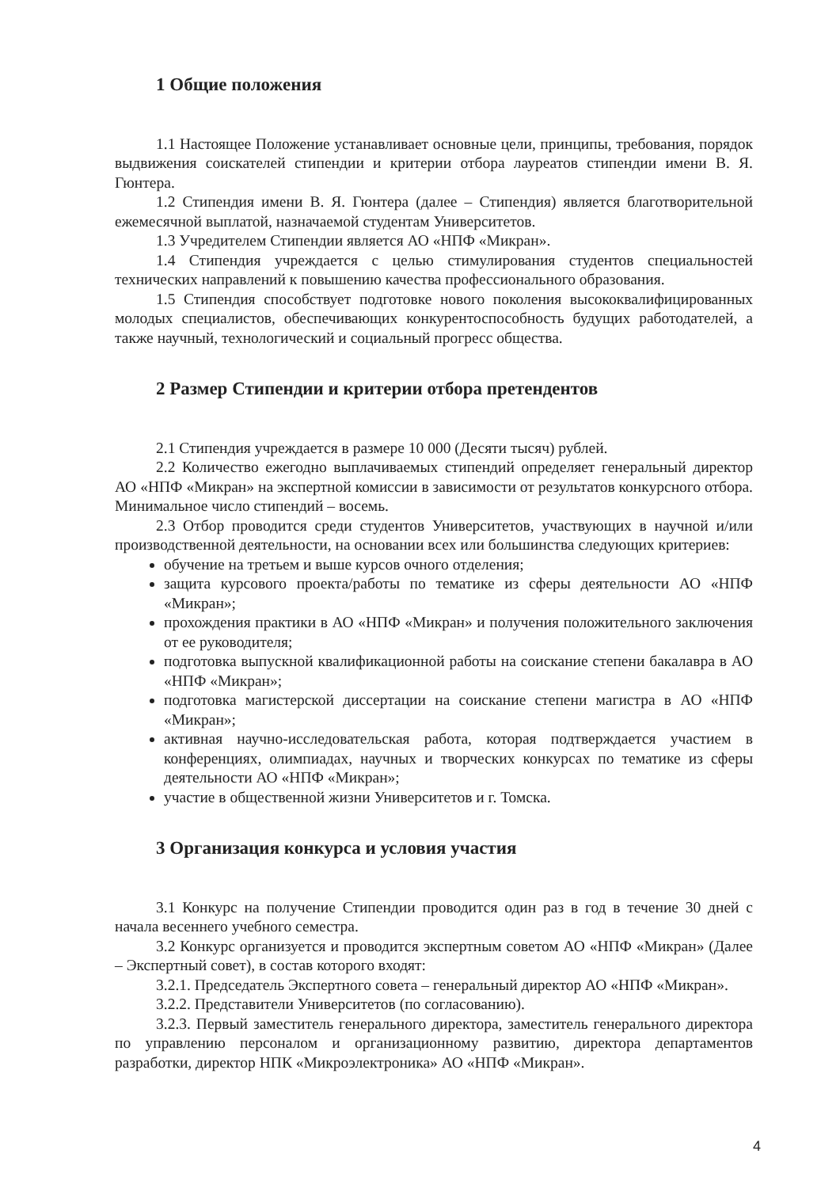1 Общие положения
1.1 Настоящее Положение устанавливает основные цели, принципы, требования, порядок выдвижения соискателей стипендии и критерии отбора лауреатов стипендии имени В. Я. Гюнтера.
1.2 Стипендия имени В. Я. Гюнтера (далее – Стипендия) является благотворительной ежемесячной выплатой, назначаемой студентам Университетов.
1.3 Учредителем Стипендии является АО «НПФ «Микран».
1.4 Стипендия учреждается с целью стимулирования студентов специальностей технических направлений к повышению качества профессионального образования.
1.5 Стипендия способствует подготовке нового поколения высококвалифицированных молодых специалистов, обеспечивающих конкурентоспособность будущих работодателей, а также научный, технологический и социальный прогресс общества.
2 Размер Стипендии и критерии отбора претендентов
2.1 Стипендия учреждается в размере 10 000 (Десяти тысяч) рублей.
2.2 Количество ежегодно выплачиваемых стипендий определяет генеральный директор АО «НПФ «Микран» на экспертной комиссии в зависимости от результатов конкурсного отбора. Минимальное число стипендий – восемь.
2.3 Отбор проводится среди студентов Университетов, участвующих в научной и/или производственной деятельности, на основании всех или большинства следующих критериев:
обучение на третьем и выше курсов очного отделения;
защита курсового проекта/работы по тематике из сферы деятельности АО «НПФ «Микран»;
прохождения практики в АО «НПФ «Микран» и получения положительного заключения от ее руководителя;
подготовка выпускной квалификационной работы на соискание степени бакалавра в АО «НПФ «Микран»;
подготовка магистерской диссертации на соискание степени магистра в АО «НПФ «Микран»;
активная научно-исследовательская работа, которая подтверждается участием в конференциях, олимпиадах, научных и творческих конкурсах по тематике из сферы деятельности АО «НПФ «Микран»;
участие в общественной жизни Университетов и г. Томска.
3 Организация конкурса и условия участия
3.1 Конкурс на получение Стипендии проводится один раз в год в течение 30 дней с начала весеннего учебного семестра.
3.2 Конкурс организуется и проводится экспертным советом АО «НПФ «Микран» (Далее – Экспертный совет), в состав которого входят:
3.2.1. Председатель Экспертного совета – генеральный директор АО «НПФ «Микран».
3.2.2. Представители Университетов (по согласованию).
3.2.3. Первый заместитель генерального директора, заместитель генерального директора по управлению персоналом и организационному развитию, директора департаментов разработки, директор НПК «Микроэлектроника» АО «НПФ «Микран».
4